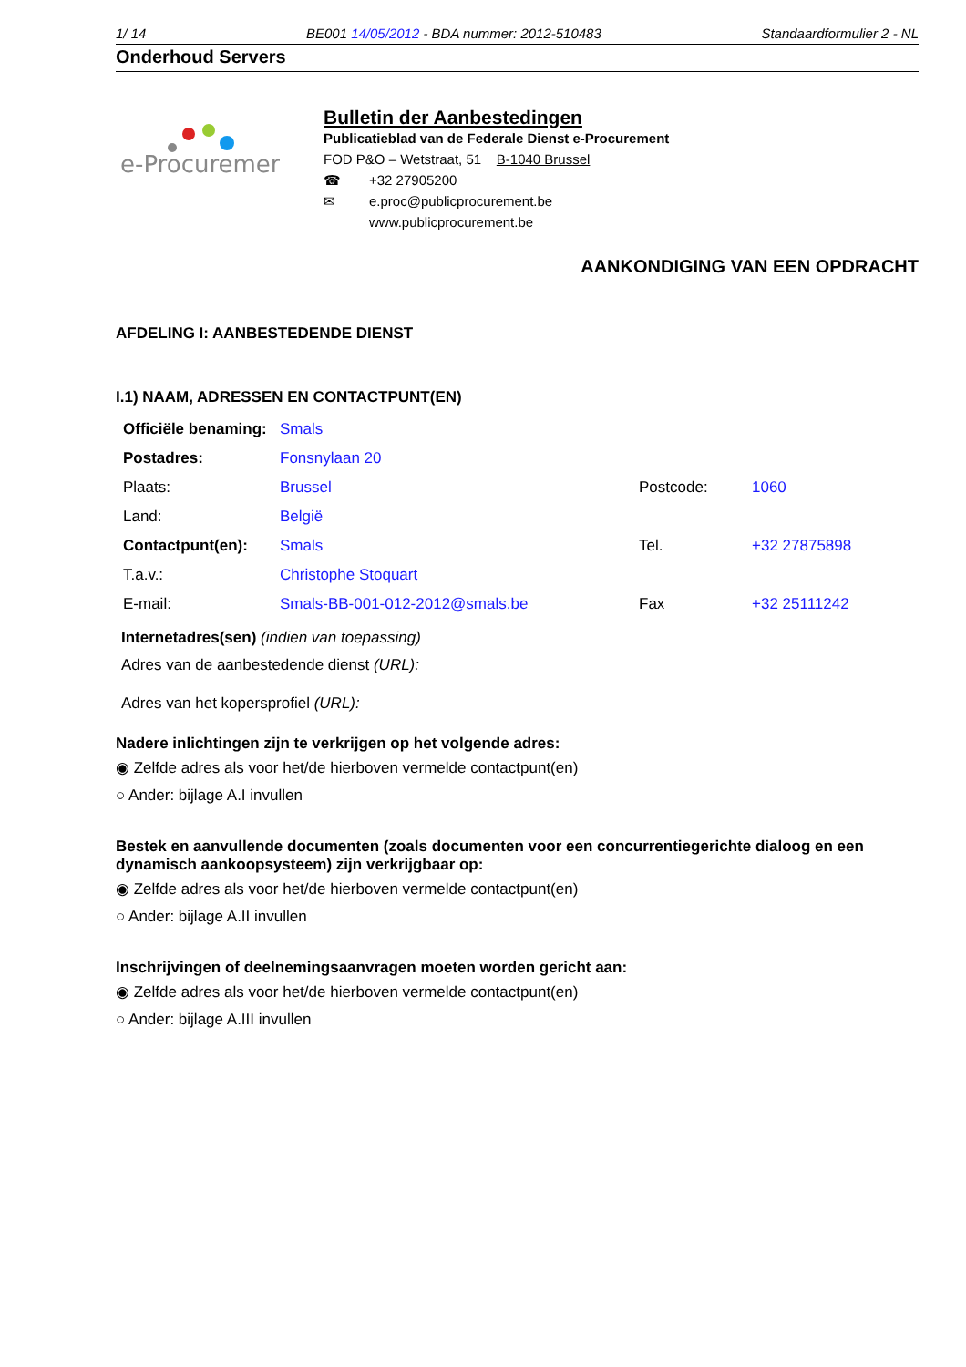1/ 14 BE001 14/05/2012 - BDA nummer: 2012-510483 Standaardformulier 2 - NL
Onderhoud Servers
e-Procurement
Bulletin der Aanbestedingen
Publicatieblad van de Federale Dienst e-Procurement
FOD P&O – Wetstraat, 51 B-1040 Brussel
☎ +32 27905200
✉ e.proc@publicprocurement.be
www.publicprocurement.be
AANKONDIGING VAN EEN OPDRACHT
AFDELING I: AANBESTEDENDE DIENST
I.1) NAAM, ADRESSEN EN CONTACTPUNT(EN)
| Officiële benaming: | Smals | | |
| Postadres: | Fonsnylaan 20 | | |
| Plaats: | Brussel | Postcode: | 1060 |
| Land: | België | | |
| Contactpunt(en): | Smals | Tel. | +32 27875898 |
| T.a.v.: | Christophe Stoquart | | |
| E-mail: | Smals-BB-001-012-2012@smals.be | Fax | +32 25111242 |
Internetadres(sen) (indien van toepassing)
Adres van de aanbestedende dienst (URL):
Adres van het kopersprofiel (URL):
Nadere inlichtingen zijn te verkrijgen op het volgende adres:
◉ Zelfde adres als voor het/de hierboven vermelde contactpunt(en)
○ Ander: bijlage A.I invullen
Bestek en aanvullende documenten (zoals documenten voor een concurrentiegerichte dialoog en een dynamisch aankoopsysteem) zijn verkrijgbaar op:
◉ Zelfde adres als voor het/de hierboven vermelde contactpunt(en)
○ Ander: bijlage A.II invullen
Inschrijvingen of deelnemingsaanvragen moeten worden gericht aan:
◉ Zelfde adres als voor het/de hierboven vermelde contactpunt(en)
○ Ander: bijlage A.III invullen